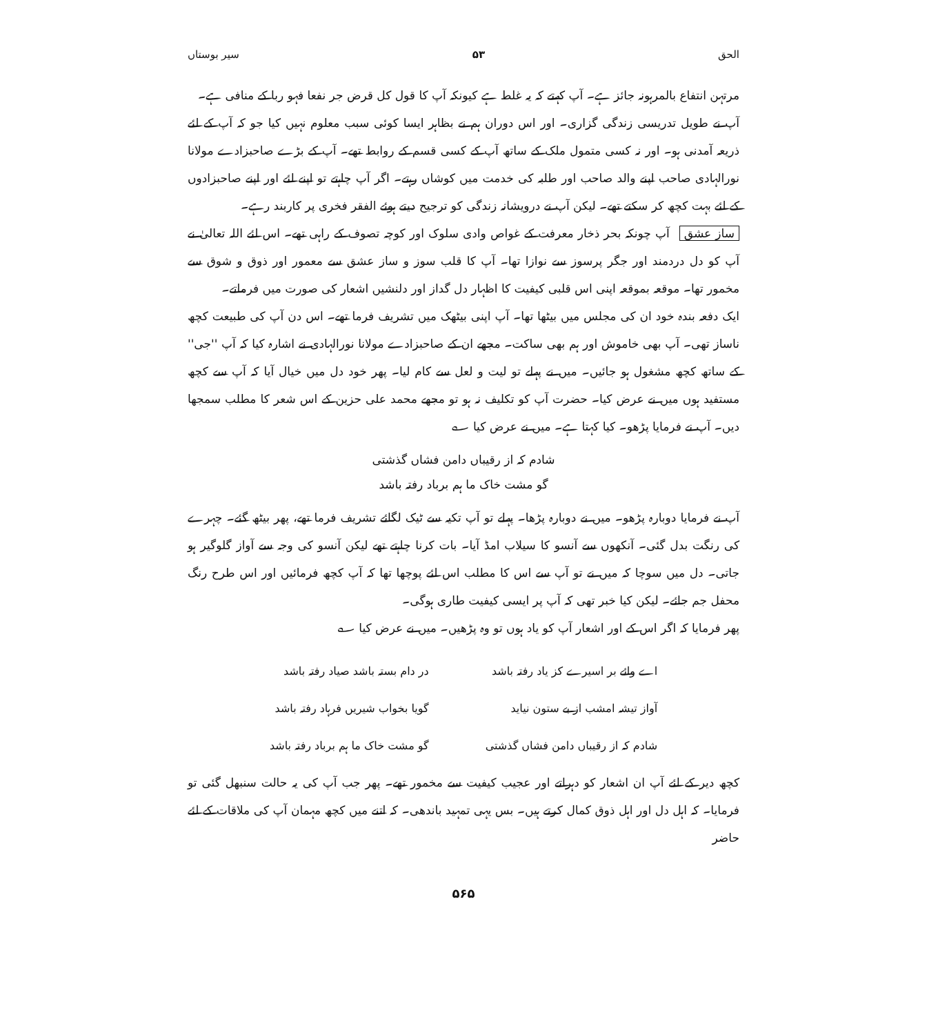الحق ۵۳ سیر بوستاں
مرتہن انتفاع بالمرہونہ جائز ہے۔ آپ کہتے کہ یہ غلط ہے کیونکہ آپ کا قول کل قرض جر نفعا فہو ربا کے منافی ہے۔
آپ نے طویل تدریسی زندگی گزاری۔ اور اس دوران ہم نے بظاہر ایسا کوئی سبب معلوم نہیں کیا جو کہ آپ کے لئے ذریعہ آمدنی ہو۔ اور نہ کسی متمول ملک کے ساتھ آپ کے کسی قسم کے روابط تھے۔ آپ کے بڑے صاحبزادے مولانا نورالہادی صاحب اپنے والد صاحب اور طلبہ کی خدمت میں کوشاں رہتے۔ اگر آپ چاہتے تو اپنے لئے اور اپنے صاحبزادوں کے لئے بہت کچھ کر سکتے تھے۔ لیکن آپ نے درویشانہ زندگی کو ترجیح دیتے ہوئے الفقر فخری پر کاربند رہے۔
ساز عشق آپ چونکہ بحر ذخار معرفت کے غواص وادی سلوک اور کوچہ تصوف کے راہی تھے۔ اس لئے اللہ تعالیٰ نے آپ کو دل دردمند اور جگر پرسوز سے نوازا تھا۔ آپ کا قلب سوز و ساز عشق سے معمور اور ذوق و شوق سے مخمور تھا۔ موقعہ بموقعہ اپنی اس قلبی کیفیت کا اظہار دل گداز اور دلنشیں اشعار کی صورت میں فرماتے۔
ایک دفعہ بندہ خود ان کی مجلس میں بیٹھا تھا۔ آپ اپنی بیٹھک میں تشریف فرما تھے۔ اس دن آپ کی طبیعت کچھ ناساز تھی۔ آپ بھی خاموش اور ہم بھی ساکت۔ مجھے ان کے صاحبزادے مولانا نورالہادی نے اشارہ کیا کہ آپ ''جی'' کے ساتھ کچھ مشغول ہو جائیں۔ میں نے پہلے تو لیت و لعل سے کام لیا۔ پھر خود دل میں خیال آیا کہ آپ سے کچھ مستفید ہوں میں نے عرض کیا۔ حضرت آپ کو تکلیف نہ ہو تو مجھے محمد علی حزین کے اس شعر کا مطلب سمجھا دیں۔ آپ نے فرمایا پڑھو۔ کیا کہتا ہے۔ میں نے عرض کیا ؎
شادم کہ از رقیباں دامن فشاں گذشتی
گو مشت خاک ما ہم برباد رفتہ باشد
آپ نے فرمایا دوبارہ پڑھو۔ میں نے دوبارہ پڑھا۔ پہلے تو آپ تکیہ سے ٹیک لگائے تشریف فرما تھے، پھر بیٹھ گئے۔ چہرے کی رنگت بدل گئی۔ آنکھوں سے آنسو کا سیلاب امڈ آیا۔ بات کرنا چاہتے تھے لیکن آنسو کی وجہ سے آواز گلوگیر ہو جاتی۔ دل میں سوچا کہ میں نے تو آپ سے اس کا مطلب اس لئے پوچھا تھا کہ آپ کچھ فرمائیں اور اس طرح رنگ محفل جم جائے۔ لیکن کیا خبر تھی کہ آپ پر ایسی کیفیت طاری ہوگی۔
پھر فرمایا کہ اگر اس کے اور اشعار آپ کو یاد ہوں تو وہ پڑھیں۔ میں نے عرض کیا ؎
| اے وائے بر اسیرے کز یاد رفتہ باشد | در دام بستہ باشد صیاد رفتہ باشد |
| آواز تیشہ امشب از بے ستون نیاید | گویا بخواب شیریں فرہاد رفتہ باشد |
| شادم کہ از رقیباں دامن فشاں گذشتی | گو مشت خاک ما ہم برباد رفتہ باشد |
کچھ دیر کے لئے آپ ان اشعار کو دہراتے اور عجیب کیفیت سے مخمور تھے۔ پھر جب آپ کی یہ حالت سنبھل گئی تو فرمایا۔ کہ اہل دل اور اہل ذوق کمال کرتے ہیں۔ بس یہی تمہید باندھی۔ کہ اتنے میں کچھ مہمان آپ کی ملاقات کے لئے حاضر
۵۶۵